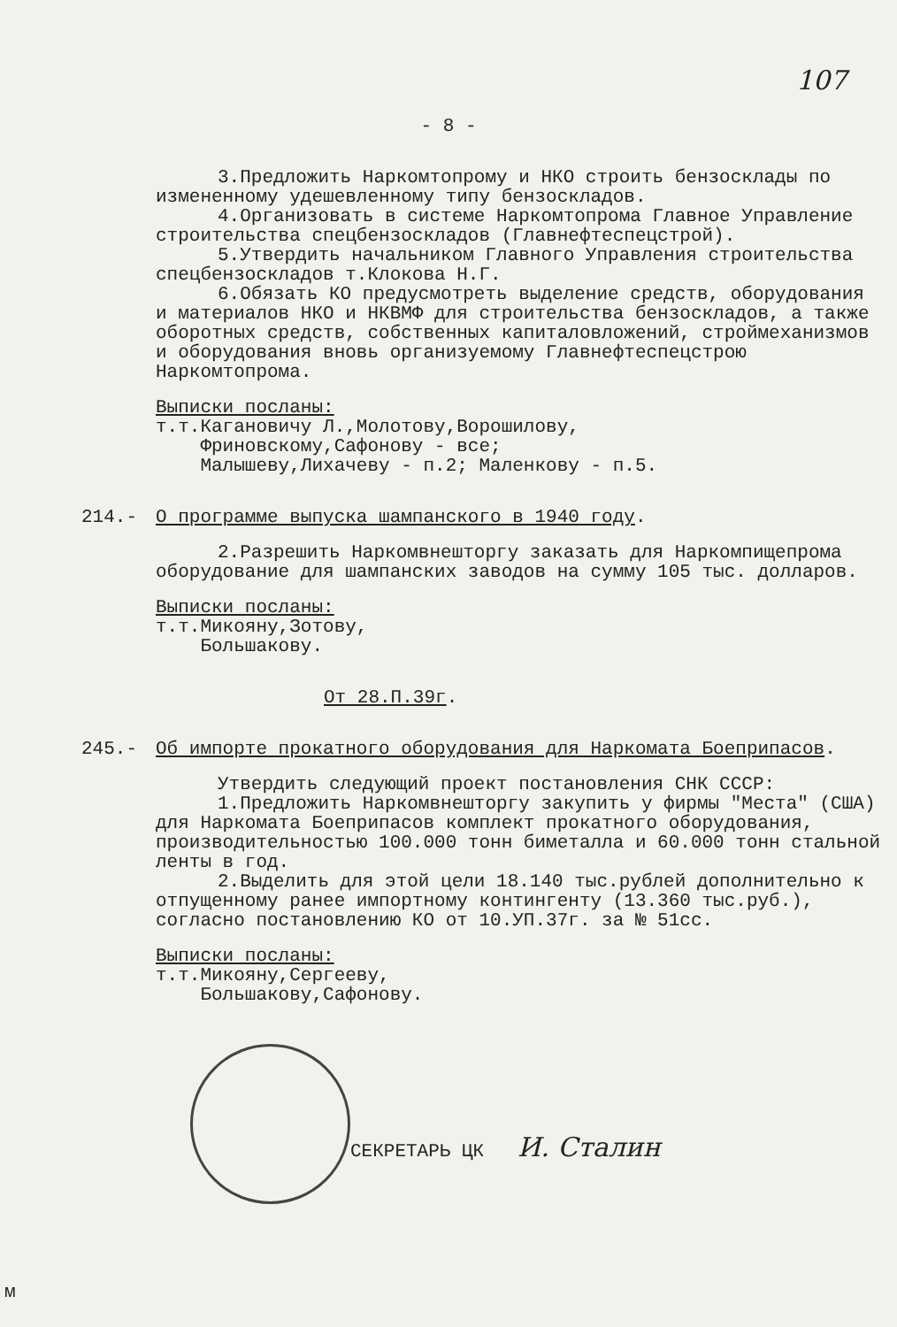107
- 8 -
3.Предложить Наркомтопрому и НКО строить бензосклады по измененному удешевленному типу бензоскладов.
4.Организовать в системе Наркомтопрома Главное Управление строительства спецбензоскладов (Главнефтеспецстрой).
5.Утвердить начальником Главного Управления строительства спецбензоскладов т.Клокова Н.Г.
6.Обязать КО предусмотреть выделение средств, оборудования и материалов НКО и НКВМФ для строительства бензоскладов, а также оборотных средств, собственных капиталовложений, строймеханизмов и оборудования вновь организуемому Главнефтеспецстрою Наркомтопрома.
Выписки посланы:
т.т.Кагановичу Л.,Молотову,Ворошилову,
Фриновскому,Сафонову - все;
Малышеву,Лихачеву - п.2; Маленкову - п.5.
214.- О программе выпуска шампанского в 1940 году.
2.Разрешить Наркомвнешторгу заказать для Наркомпищепрома оборудование для шампанских заводов на сумму 105 тыс. долларов.
Выписки посланы:
т.т.Микояну,Зотову,
Большакову.
От 28.П.39г.
245.- Об импорте прокатного оборудования для Наркомата Боеприпасов.
Утвердить следующий проект постановления СНК СССР:
1.Предложить Наркомвнешторгу закупить у фирмы "Места" (США) для Наркомата Боеприпасов комплект прокатного оборудования, производительностью 100.000 тонн биметалла и 60.000 тонн стальной ленты в год.
2.Выделить для этой цели 18.140 тыс.рублей дополнительно к отпущенному ранее импортному контингенту (13.360 тыс.руб.), согласно постановлению КО от 10.УП.37г. за № 51сс.
Выписки посланы:
т.т.Микояну,Сергееву,
Большакову,Сафонову.
СЕКРЕТАРЬ ЦК И. Сталин
м